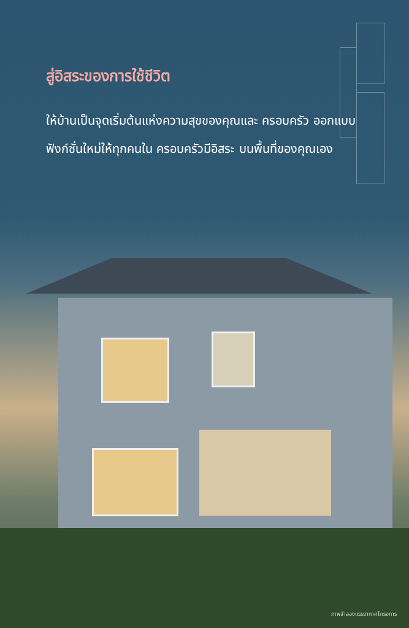สู่อิสระของการใช้ชีวิต
ให้บ้านเป็นจุดเริ่มต้นแห่งความสุขของคุณและ ครอบครัว ออกแบบฟังก์ชั่นใหม่ให้ทุกคนใน ครอบครัวมีอิสระ บนพื้นที่ของคุณเอง
ภาพจำลองบรรยากาศโครงการ